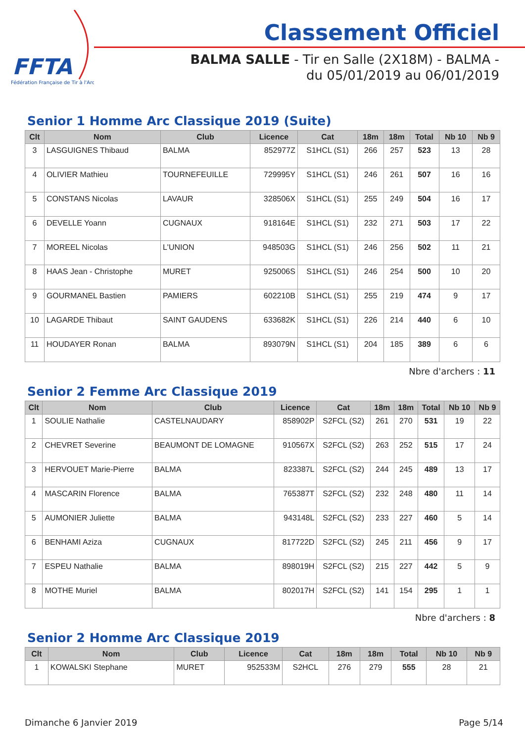FFTA
Fédération Française de Tir à l'Arc
Classement Officiel
BALMA SALLE - Tir en Salle (2X18M) - BALMA - du 05/01/2019 au 06/01/2019
Senior 1 Homme Arc Classique 2019 (Suite)
| Clt | Nom | Club | Licence | Cat | 18m | 18m | Total | Nb 10 | Nb 9 |
| --- | --- | --- | --- | --- | --- | --- | --- | --- | --- |
| 3 | LASGUIGNES Thibaud | BALMA | 852977Z | S1HCL (S1) | 266 | 257 | 523 | 13 | 28 |
| 4 | OLIVIER Mathieu | TOURNEFEUILLE | 729995Y | S1HCL (S1) | 246 | 261 | 507 | 16 | 16 |
| 5 | CONSTANS Nicolas | LAVAUR | 328506X | S1HCL (S1) | 255 | 249 | 504 | 16 | 17 |
| 6 | DEVELLE Yoann | CUGNAUX | 918164E | S1HCL (S1) | 232 | 271 | 503 | 17 | 22 |
| 7 | MOREEL Nicolas | L'UNION | 948503G | S1HCL (S1) | 246 | 256 | 502 | 11 | 21 |
| 8 | HAAS Jean - Christophe | MURET | 925006S | S1HCL (S1) | 246 | 254 | 500 | 10 | 20 |
| 9 | GOURMANEL Bastien | PAMIERS | 602210B | S1HCL (S1) | 255 | 219 | 474 | 9 | 17 |
| 10 | LAGARDE Thibaut | SAINT GAUDENS | 633682K | S1HCL (S1) | 226 | 214 | 440 | 6 | 10 |
| 11 | HOUDAYER Ronan | BALMA | 893079N | S1HCL (S1) | 204 | 185 | 389 | 6 | 6 |
Nbre d'archers : 11
Senior 2 Femme Arc Classique 2019
| Clt | Nom | Club | Licence | Cat | 18m | 18m | Total | Nb 10 | Nb 9 |
| --- | --- | --- | --- | --- | --- | --- | --- | --- | --- |
| 1 | SOULIE Nathalie | CASTELNAUDARY | 858902P | S2FCL (S2) | 261 | 270 | 531 | 19 | 22 |
| 2 | CHEVRET Severine | BEAUMONT DE LOMAGNE | 910567X | S2FCL (S2) | 263 | 252 | 515 | 17 | 24 |
| 3 | HERVOUET Marie-Pierre | BALMA | 823387L | S2FCL (S2) | 244 | 245 | 489 | 13 | 17 |
| 4 | MASCARIN Florence | BALMA | 765387T | S2FCL (S2) | 232 | 248 | 480 | 11 | 14 |
| 5 | AUMONIER Juliette | BALMA | 943148L | S2FCL (S2) | 233 | 227 | 460 | 5 | 14 |
| 6 | BENHAMI Aziza | CUGNAUX | 817722D | S2FCL (S2) | 245 | 211 | 456 | 9 | 17 |
| 7 | ESPEU Nathalie | BALMA | 898019H | S2FCL (S2) | 215 | 227 | 442 | 5 | 9 |
| 8 | MOTHE Muriel | BALMA | 802017H | S2FCL (S2) | 141 | 154 | 295 | 1 | 1 |
Nbre d'archers : 8
Senior 2 Homme Arc Classique 2019
| Clt | Nom | Club | Licence | Cat | 18m | 18m | Total | Nb 10 | Nb 9 |
| --- | --- | --- | --- | --- | --- | --- | --- | --- | --- |
| 1 | KOWALSKI Stephane | MURET | 952533M | S2HCL | 276 | 279 | 555 | 28 | 21 |
Dimanche 6 Janvier 2019 Page 5/14